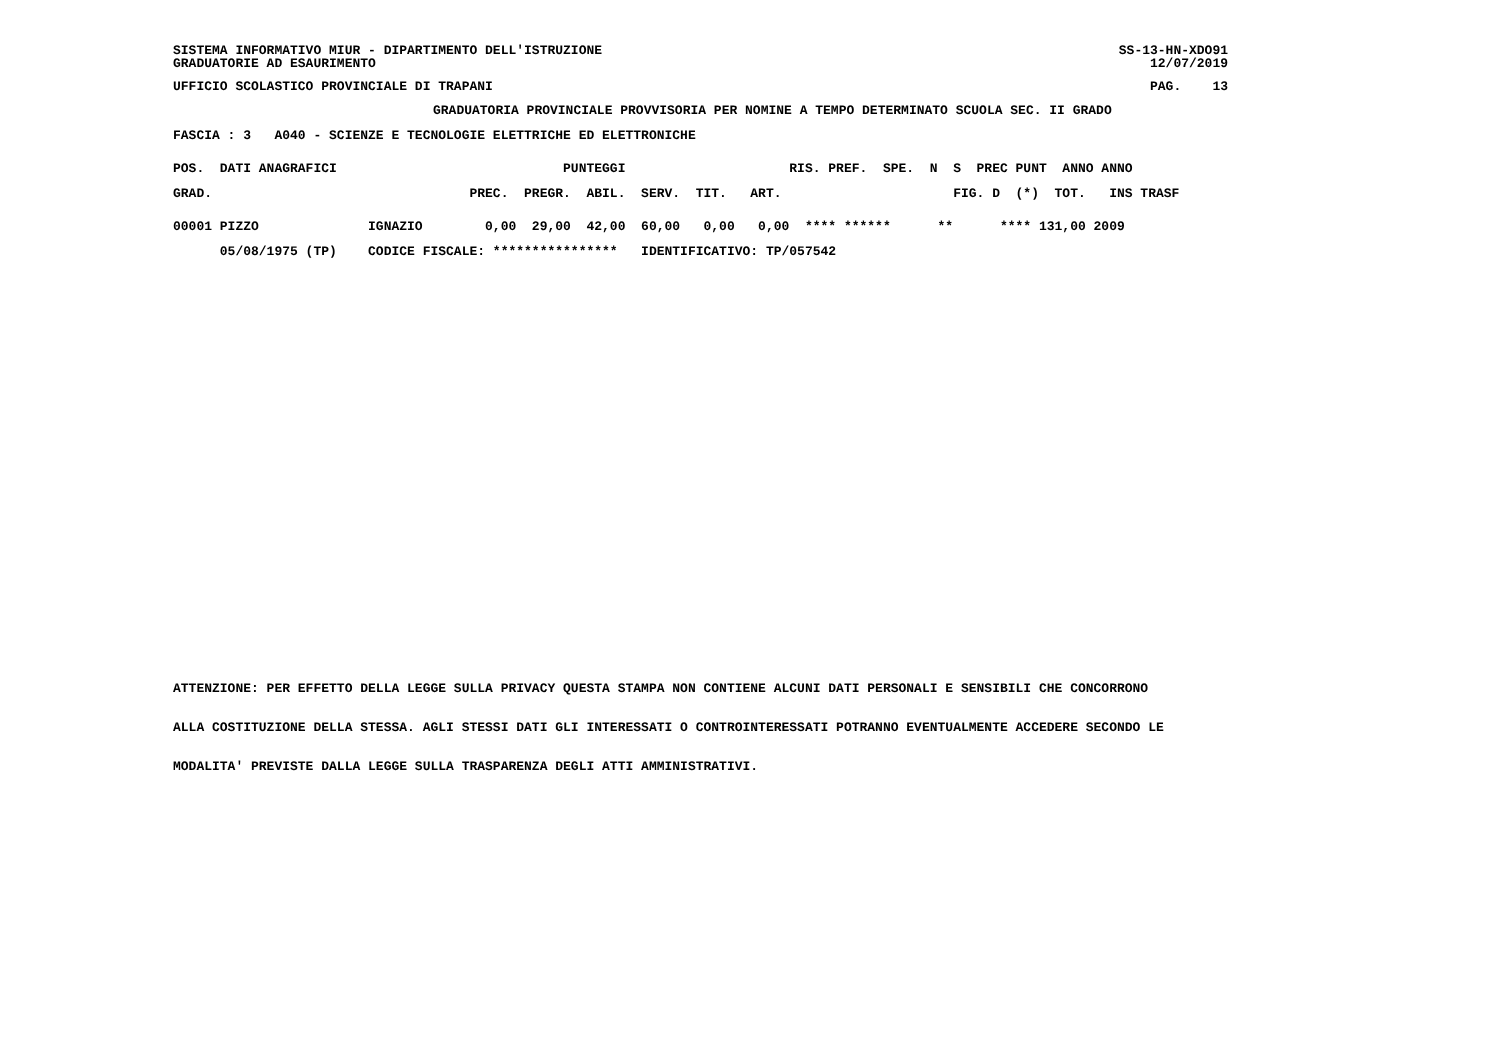SISTEMA INFORMATIVO MIUR - DIPARTIMENTO DELL'ISTRUZIONE
GRADUATORIE AD ESAURIMENTO
SS-13-HN-XDO91
12/07/2019
UFFICIO SCOLASTICO PROVINCIALE DI TRAPANI
PAG.    13
GRADUATORIA PROVINCIALE PROVVISORIA PER NOMINE A TEMPO DETERMINATO SCUOLA SEC. II GRADO
FASCIA : 3   A040 - SCIENZE E TECNOLOGIE ELETTRICHE ED ELETTRONICHE
POS.  DATI ANAGRAFICI                             PUNTEGGI                     RIS. PREF.  SPE.  N  S  PREC PUNT  ANNO ANNO
GRAD.                                 PREC.  PREGR.  ABIL.  SERV.  TIT.   ART.                      FIG. D  (*)  TOT.   INS TRASF
00001 PIZZO              IGNAZIO        0,00  29,00  42,00  60,00   0,00   0,00  **** ******      **      **** 131,00 2009
      05/08/1975 (TP)    CODICE FISCALE: ****************   IDENTIFICATIVO: TP/057542
ATTENZIONE: PER EFFETTO DELLA LEGGE SULLA PRIVACY QUESTA STAMPA NON CONTIENE ALCUNI DATI PERSONALI E SENSIBILI CHE CONCORRONO
ALLA COSTITUZIONE DELLA STESSA. AGLI STESSI DATI GLI INTERESSATI O CONTROINTERESSATI POTRANNO EVENTUALMENTE ACCEDERE SECONDO LE
MODALITA' PREVISTE DALLA LEGGE SULLA TRASPARENZA DEGLI ATTI AMMINISTRATIVI.